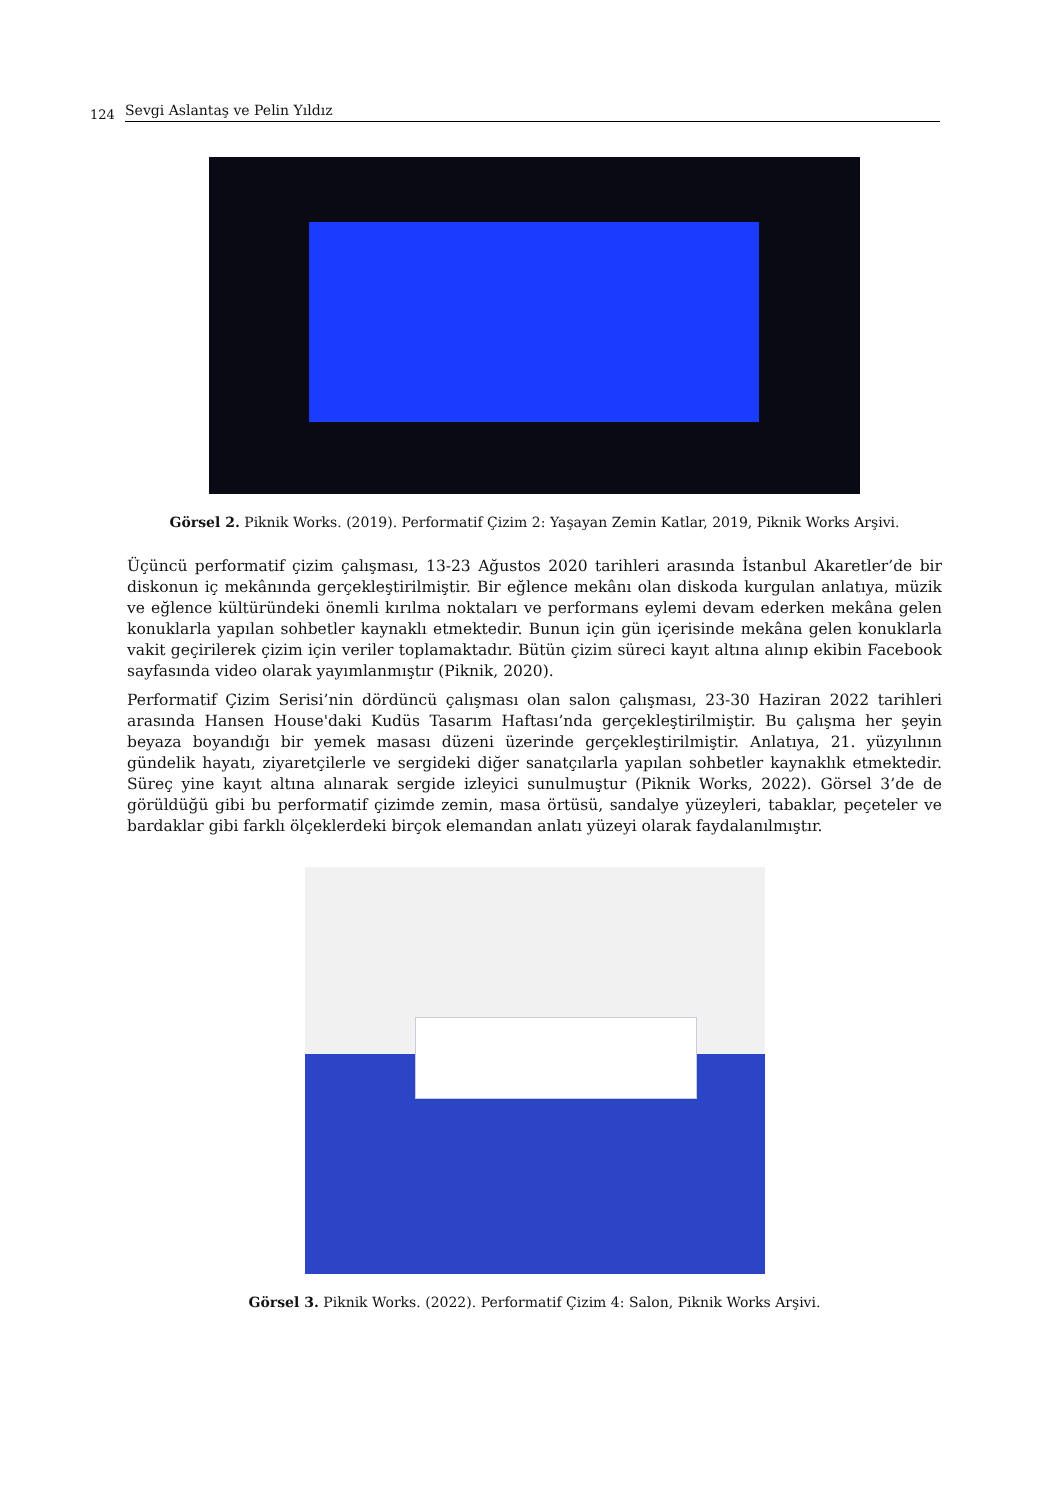124 Sevgi Aslantaş ve Pelin Yıldız
Görsel 2. Piknik Works. (2019). Performatif Çizim 2: Yaşayan Zemin Katlar, 2019, Piknik Works Arşivi.
Üçüncü performatif çizim çalışması, 13-23 Ağustos 2020 tarihleri arasında İstanbul Akaretler’de bir diskonun iç mekânında gerçekleştirilmiştir. Bir eğlence mekânı olan diskoda kurgulan anlatıya, müzik ve eğlence kültüründeki önemli kırılma noktaları ve performans eylemi devam ederken mekâna gelen konuklarla yapılan sohbetler kaynaklı etmektedir. Bunun için gün içerisinde mekâna gelen konuklarla vakit geçirilerek çizim için veriler toplamaktadır. Bütün çizim süreci kayıt altına alınıp ekibin Facebook sayfasında video olarak yayımlanmıştır (Piknik, 2020).
Performatif Çizim Serisi’nin dördüncü çalışması olan salon çalışması, 23-30 Haziran 2022 tarihleri arasında Hansen House'daki Kudüs Tasarım Haftası’nda gerçekleştirilmiştir. Bu çalışma her şeyin beyaza boyandığı bir yemek masası düzeni üzerinde gerçekleştirilmiştir. Anlatıya, 21. yüzyılının gündelik hayatı, ziyaretçilerle ve sergideki diğer sanatçılarla yapılan sohbetler kaynaklık etmektedir. Süreç yine kayıt altına alınarak sergide izleyici sunulmuştur (Piknik Works, 2022). Görsel 3’de de görüldüğü gibi bu performatif çizimde zemin, masa örtüsü, sandalye yüzeyleri, tabaklar, peçeteler ve bardaklar gibi farklı ölçeklerdeki birçok elemandan anlatı yüzeyi olarak faydalanılmıştır.
Görsel 3. Piknik Works. (2022). Performatif Çizim 4: Salon, Piknik Works Arşivi.